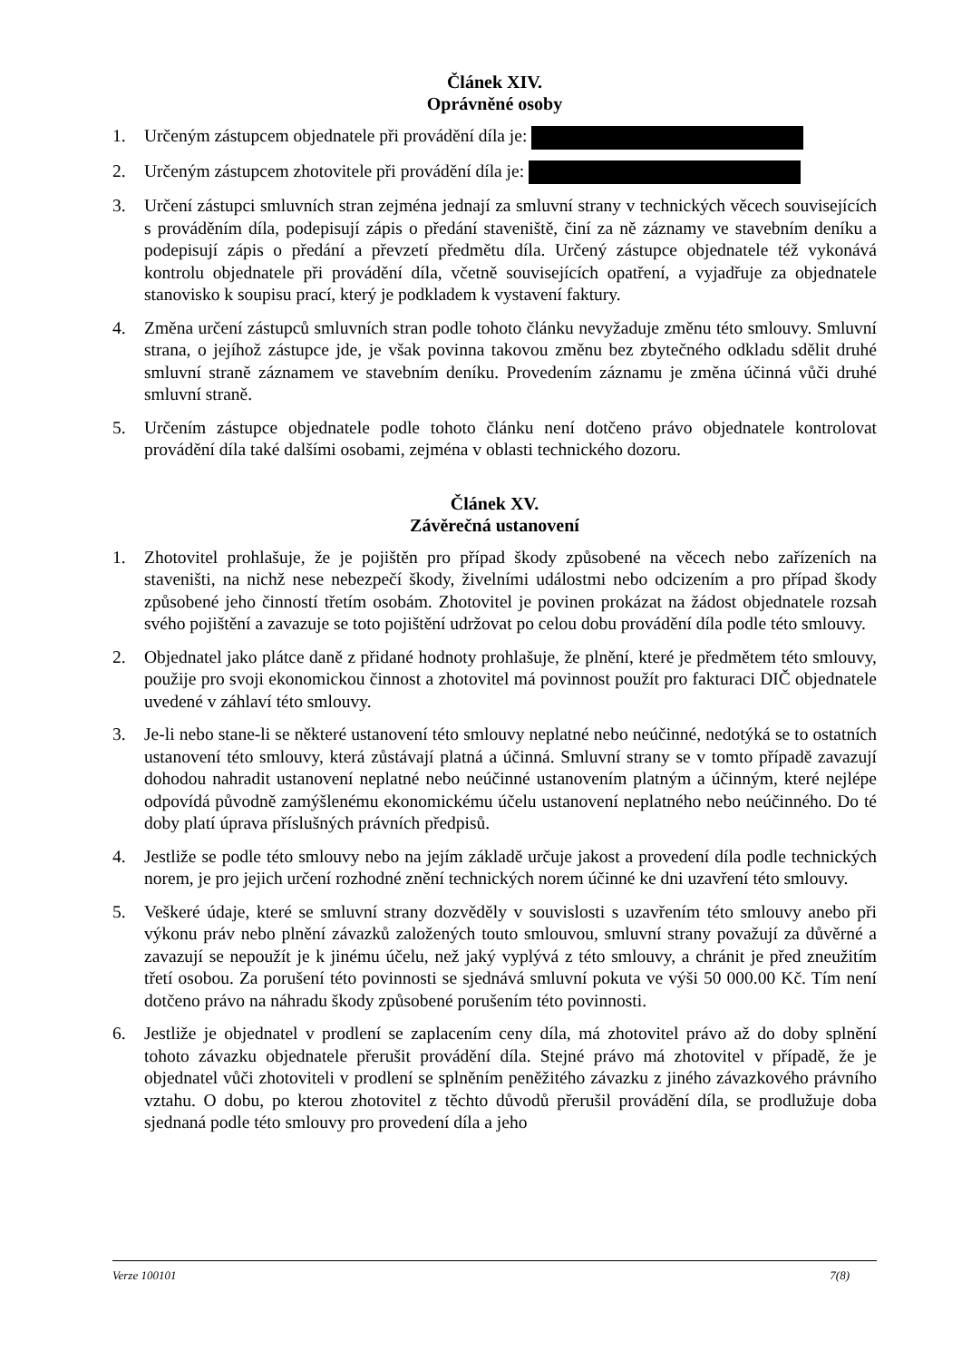Článek XIV.
Oprávněné osoby
1. Určeným zástupcem objednatele při provádění díla je:
2. Určeným zástupcem zhotovitele při provádění díla je:
3. Určení zástupci smluvních stran zejména jednají za smluvní strany v technických věcech souvisejících s prováděním díla, podepisují zápis o předání staveniště, činí za ně záznamy ve stavebním deníku a podepisují zápis o předání a převzetí předmětu díla. Určený zástupce objednatele též vykonává kontrolu objednatele při provádění díla, včetně souvisejících opatření, a vyjadřuje za objednatele stanovisko k soupisu prací, který je podkladem k vystavení faktury.
4. Změna určení zástupců smluvních stran podle tohoto článku nevyžaduje změnu této smlouvy. Smluvní strana, o jejíhož zástupce jde, je však povinna takovou změnu bez zbytečného odkladu sdělit druhé smluvní straně záznamem ve stavebním deníku. Provedením záznamu je změna účinná vůči druhé smluvní straně.
5. Určením zástupce objednatele podle tohoto článku není dotčeno právo objednatele kontrolovat provádění díla také dalšími osobami, zejména v oblasti technického dozoru.
Článek XV.
Závěrečná ustanovení
1. Zhotovitel prohlašuje, že je pojištěn pro případ škody způsobené na věcech nebo zařízeních na staveništi, na nichž nese nebezpečí škody, živelními událostmi nebo odcizením a pro případ škody způsobené jeho činností třetím osobám. Zhotovitel je povinen prokázat na žádost objednatele rozsah svého pojištění a zavazuje se toto pojištění udržovat po celou dobu provádění díla podle této smlouvy.
2. Objednatel jako plátce daně z přidané hodnoty prohlašuje, že plnění, které je předmětem této smlouvy, použije pro svoji ekonomickou činnost a zhotovitel má povinnost použít pro fakturaci DIČ objednatele uvedené v záhlaví této smlouvy.
3. Je-li nebo stane-li se některé ustanovení této smlouvy neplatné nebo neúčinné, nedotýká se to ostatních ustanovení této smlouvy, která zůstávají platná a účinná. Smluvní strany se v tomto případě zavazují dohodou nahradit ustanovení neplatné nebo neúčinné ustanovením platným a účinným, které nejlépe odpovídá původně zamýšlenému ekonomickému účelu ustanovení neplatného nebo neúčinného. Do té doby platí úprava příslušných právních předpisů.
4. Jestliže se podle této smlouvy nebo na jejím základě určuje jakost a provedení díla podle technických norem, je pro jejich určení rozhodné znění technických norem účinné ke dni uzavření této smlouvy.
5. Veškeré údaje, které se smluvní strany dozvěděly v souvislosti s uzavřením této smlouvy anebo při výkonu práv nebo plnění závazků založených touto smlouvou, smluvní strany považují za důvěrné a zavazují se nepoužít je k jinému účelu, než jaký vyplývá z této smlouvy, a chránit je před zneužitím třetí osobou. Za porušení této povinnosti se sjednává smluvní pokuta ve výši 50 000.00 Kč. Tím není dotčeno právo na náhradu škody způsobené porušením této povinnosti.
6. Jestliže je objednatel v prodlení se zaplacením ceny díla, má zhotovitel právo až do doby splnění tohoto závazku objednatele přerušit provádění díla. Stejné právo má zhotovitel v případě, že je objednatel vůči zhotoviteli v prodlení se splněním peněžitého závazku z jiného závazkového právního vztahu. O dobu, po kterou zhotovitel z těchto důvodů přerušil provádění díla, se prodlužuje doba sjednaná podle této smlouvy pro provedení díla a jeho
Verze 100101 7(8)